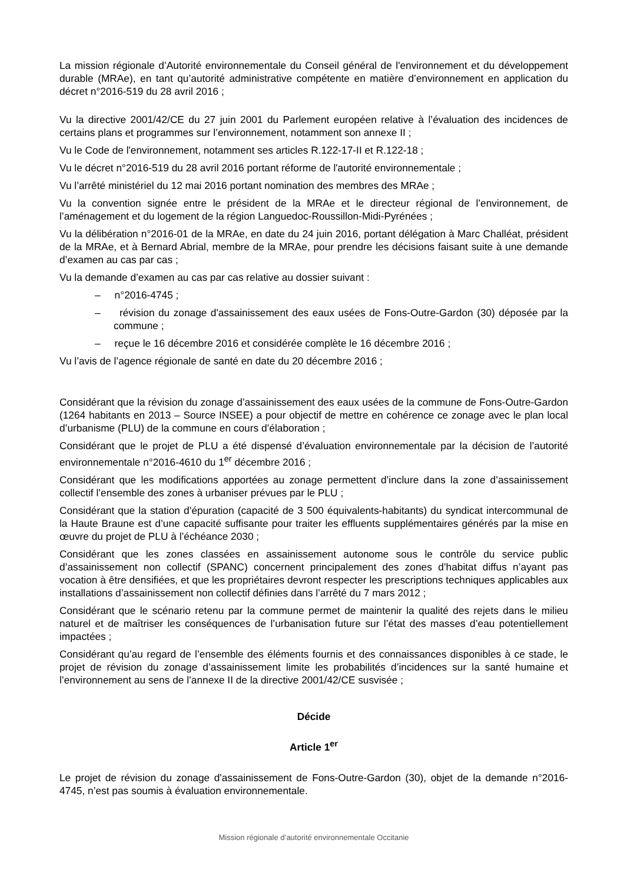La mission régionale d’Autorité environnementale du Conseil général de l'environnement et du développement durable (MRAe), en tant qu’autorité administrative compétente en matière d’environnement en application du décret n°2016-519 du 28 avril 2016 ;
Vu la directive 2001/42/CE du 27 juin 2001 du Parlement européen relative à l’évaluation des incidences de certains plans et programmes sur l’environnement, notamment son annexe II ;
Vu le Code de l'environnement, notamment ses articles R.122-17-II et R.122-18 ;
Vu le décret n°2016-519 du 28 avril 2016 portant réforme de l'autorité environnementale ;
Vu l’arrêté ministériel du 12 mai 2016 portant nomination des membres des MRAe ;
Vu la convention signée entre le président de la MRAe et le directeur régional de l’environnement, de l’aménagement et du logement de la région Languedoc-Roussillon-Midi-Pyrénées ;
Vu la délibération n°2016-01 de la MRAe, en date du 24 juin 2016, portant délégation à Marc Challéat, président de la MRAe, et à Bernard Abrial, membre de la MRAe, pour prendre les décisions faisant suite à une demande d’examen au cas par cas ;
Vu la demande d’examen au cas par cas relative au dossier suivant :
– n°2016-4745 ;
– révision du zonage d'assainissement des eaux usées de Fons-Outre-Gardon (30) déposée par la commune ;
– reçue le 16 décembre 2016 et considérée complète le 16 décembre 2016 ;
Vu l’avis de l’agence régionale de santé en date du 20 décembre 2016 ;
Considérant que la révision du zonage d’assainissement des eaux usées de la commune de Fons-Outre-Gardon (1264 habitants en 2013 – Source INSEE) a pour objectif de mettre en cohérence ce zonage avec le plan local d’urbanisme (PLU) de la commune en cours d’élaboration ;
Considérant que le projet de PLU a été dispensé d’évaluation environnementale par la décision de l’autorité environnementale n°2016-4610 du 1<sup>er</sup> décembre 2016 ;
Considérant que les modifications apportées au zonage permettent d’inclure dans la zone d’assainissement collectif l’ensemble des zones à urbaniser prévues par le PLU ;
Considérant que la station d’épuration (capacité de 3 500 équivalents-habitants) du syndicat intercommunal de la Haute Braune est d’une capacité suffisante pour traiter les effluents supplémentaires générés par la mise en œuvre du projet de PLU à l’échéance 2030 ;
Considérant que les zones classées en assainissement autonome sous le contrôle du service public d’assainissement non collectif (SPANC) concernent principalement des zones d’habitat diffus n’ayant pas vocation à être densifiées, et que les propriétaires devront respecter les prescriptions techniques applicables aux installations d’assainissement non collectif définies dans l’arrêté du 7 mars 2012 ;
Considérant que le scénario retenu par la commune permet de maintenir la qualité des rejets dans le milieu naturel et de maîtriser les conséquences de l’urbanisation future sur l’état des masses d’eau potentiellement impactées ;
Considérant qu’au regard de l’ensemble des éléments fournis et des connaissances disponibles à ce stade, le projet de révision du zonage d’assainissement limite les probabilités d’incidences sur la santé humaine et l’environnement au sens de l’annexe II de la directive 2001/42/CE susvisée ;
Décide
Article 1<sup>er</sup>
Le projet de révision du zonage d'assainissement de Fons-Outre-Gardon (30), objet de la demande n°2016-4745, n’est pas soumis à évaluation environnementale.
Mission régionale d’autorité environnementale Occitanie